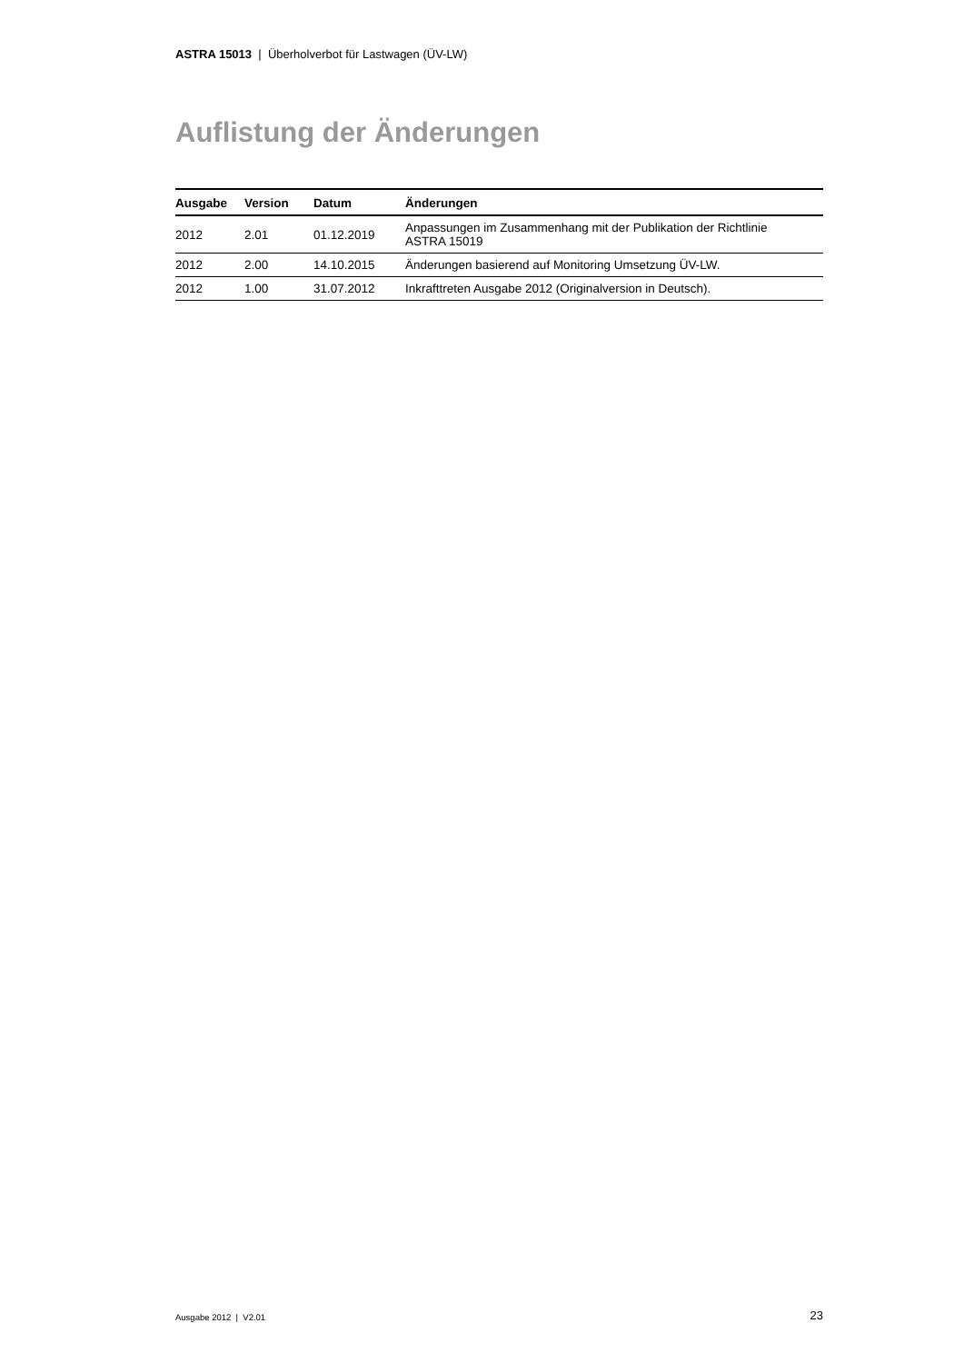ASTRA 15013 | Überholverbot für Lastwagen (ÜV-LW)
Auflistung der Änderungen
| Ausgabe | Version | Datum | Änderungen |
| --- | --- | --- | --- |
| 2012 | 2.01 | 01.12.2019 | Anpassungen im Zusammenhang mit der Publikation der Richtlinie ASTRA 15019 |
| 2012 | 2.00 | 14.10.2015 | Änderungen basierend auf Monitoring Umsetzung ÜV-LW. |
| 2012 | 1.00 | 31.07.2012 | Inkrafttreten Ausgabe 2012 (Originalversion in Deutsch). |
Ausgabe 2012 | V2.01 23